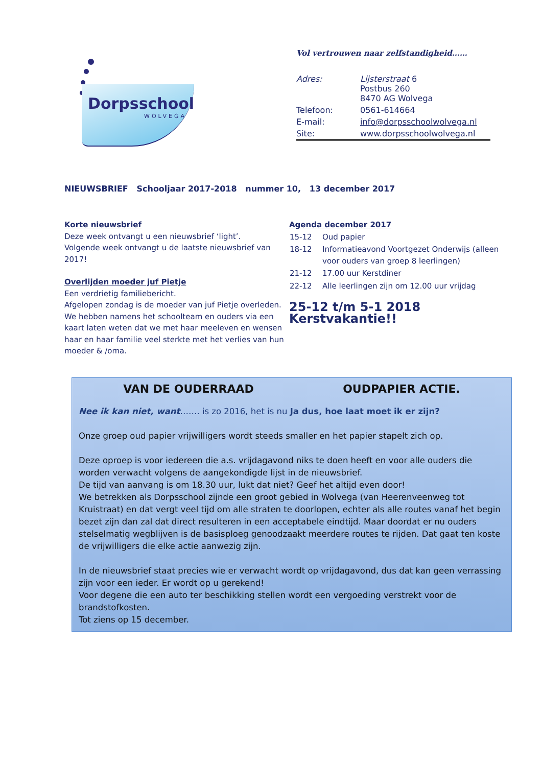Dorpsschool
WOLVEGA
Vol vertrouwen naar zelfstandigheid……
| Adres: | Lijsterstraat 6 Postbus 260 8470 AG Wolvega |
| Telefoon: | 0561-614664 |
| E-mail: | info@dorpsschoolwolvega.nl |
| Site: | www.dorpsschoolwolvega.nl |
NIEUWSBRIEF Schooljaar 2017-2018 nummer 10, 13 december 2017
Korte nieuwsbrief
Deze week ontvangt u een nieuwsbrief ‘light’.
Volgende week ontvangt u de laatste nieuwsbrief van 2017!
Overlijden moeder juf Pietje
Een verdrietig familiebericht.
Afgelopen zondag is de moeder van juf Pietje overleden. We hebben namens het schoolteam en ouders via een kaart laten weten dat we met haar meeleven en wensen haar en haar familie veel sterkte met het verlies van hun moeder & /oma.
Agenda december 2017
| 15-12 | Oud papier |
| 18-12 | Informatieavond Voortgezet Onderwijs (alleen voor ouders van groep 8 leerlingen) |
| 21-12 | 17.00 uur Kerstdiner |
| 22-12 | Alle leerlingen zijn om 12.00 uur vrijdag |
25-12 t/m 5-1 2018 Kerstvakantie!!
VAN DE OUDERRAAD OUDPAPIER ACTIE.
Nee ik kan niet, want……. is zo 2016, het is nu Ja dus, hoe laat moet ik er zijn?
Onze groep oud papier vrijwilligers wordt steeds smaller en het papier stapelt zich op.
Deze oproep is voor iedereen die a.s. vrijdagavond niks te doen heeft en voor alle ouders die worden verwacht volgens de aangekondigde lijst in de nieuwsbrief.
De tijd van aanvang is om 18.30 uur, lukt dat niet? Geef het altijd even door!
We betrekken als Dorpsschool zijnde een groot gebied in Wolvega (van Heerenveenweg tot Kruistraat) en dat vergt veel tijd om alle straten te doorlopen, echter als alle routes vanaf het begin bezet zijn dan zal dat direct resulteren in een acceptabele eindtijd. Maar doordat er nu ouders stelselmatig wegblijven is de basisploeg genoodzaakt meerdere routes te rijden. Dat gaat ten koste de vrijwilligers die elke actie aanwezig zijn.
In de nieuwsbrief staat precies wie er verwacht wordt op vrijdagavond, dus dat kan geen verrassing zijn voor een ieder. Er wordt op u gerekend!
Voor degene die een auto ter beschikking stellen wordt een vergoeding verstrekt voor de brandstofkosten.
Tot ziens op 15 december.